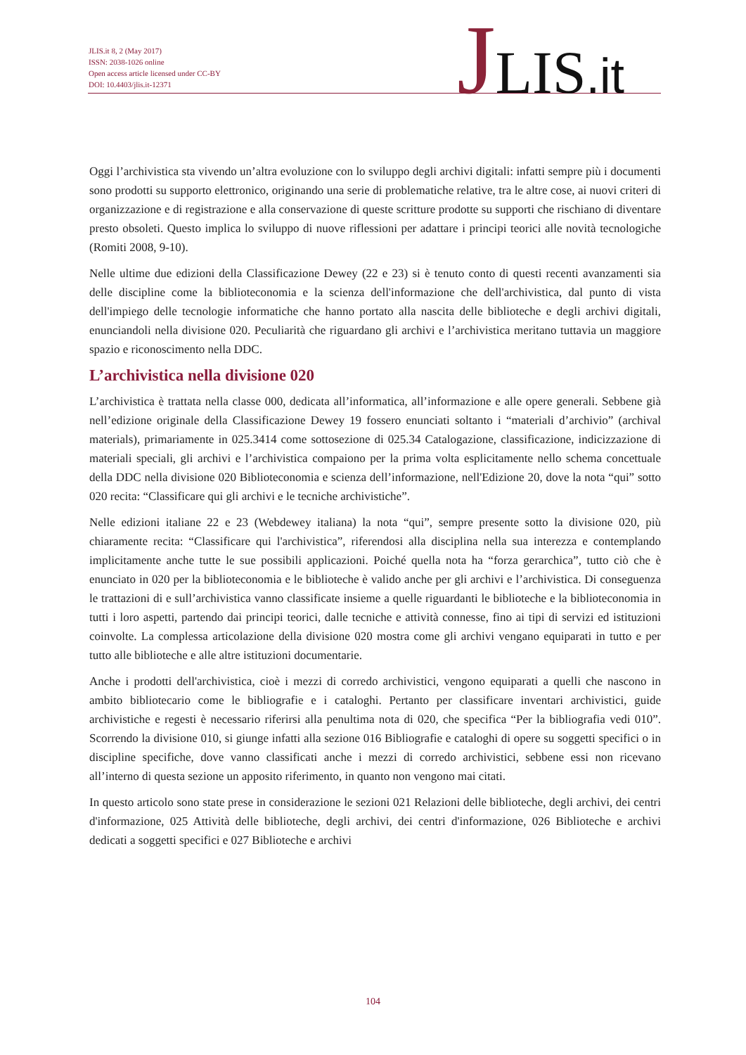JLIS.it 8, 2 (May 2017)
ISSN: 2038-1026 online
Open access article licensed under CC-BY
DOI: 10.4403/jlis.it-12371
JLIS.it
Oggi l’archivistica sta vivendo un’altra evoluzione con lo sviluppo degli archivi digitali: infatti sempre più i documenti sono prodotti su supporto elettronico, originando una serie di problematiche relative, tra le altre cose, ai nuovi criteri di organizzazione e di registrazione e alla conservazione di queste scritture prodotte su supporti che rischiano di diventare presto obsoleti. Questo implica lo sviluppo di nuove riflessioni per adattare i principi teorici alle novità tecnologiche (Romiti 2008, 9-10).
Nelle ultime due edizioni della Classificazione Dewey (22 e 23) si è tenuto conto di questi recenti avanzamenti sia delle discipline come la biblioteconomia e la scienza dell'informazione che dell'archivistica, dal punto di vista dell'impiego delle tecnologie informatiche che hanno portato alla nascita delle biblioteche e degli archivi digitali, enunciandoli nella divisione 020. Peculiarità che riguardano gli archivi e l’archivistica meritano tuttavia un maggiore spazio e riconoscimento nella DDC.
L’archivistica nella divisione 020
L’archivistica è trattata nella classe 000, dedicata all’informatica, all’informazione e alle opere generali. Sebbene già nell’edizione originale della Classificazione Dewey 19 fossero enunciati soltanto i “materiali d’archivio” (archival materials), primariamente in 025.3414 come sottosezione di 025.34 Catalogazione, classificazione, indicizzazione di materiali speciali, gli archivi e l’archivistica compaiono per la prima volta esplicitamente nello schema concettuale della DDC nella divisione 020 Biblioteconomia e scienza dell’informazione, nell'Edizione 20, dove la nota “qui” sotto 020 recita: “Classificare qui gli archivi e le tecniche archivistiche”.
Nelle edizioni italiane 22 e 23 (Webdewey italiana) la nota “qui”, sempre presente sotto la divisione 020, più chiaramente recita: “Classificare qui l'archivistica”, riferendosi alla disciplina nella sua interezza e contemplando implicitamente anche tutte le sue possibili applicazioni. Poiché quella nota ha “forza gerarchica”, tutto ciò che è enunciato in 020 per la biblioteconomia e le biblioteche è valido anche per gli archivi e l’archivistica. Di conseguenza le trattazioni di e sull’archivistica vanno classificate insieme a quelle riguardanti le biblioteche e la biblioteconomia in tutti i loro aspetti, partendo dai principi teorici, dalle tecniche e attività connesse, fino ai tipi di servizi ed istituzioni coinvolte. La complessa articolazione della divisione 020 mostra come gli archivi vengano equiparati in tutto e per tutto alle biblioteche e alle altre istituzioni documentarie.
Anche i prodotti dell'archivistica, cioè i mezzi di corredo archivistici, vengono equiparati a quelli che nascono in ambito bibliotecario come le bibliografie e i cataloghi. Pertanto per classificare inventari archivistici, guide archivistiche e regesti è necessario riferirsi alla penultima nota di 020, che specifica “Per la bibliografia vedi 010”. Scorrendo la divisione 010, si giunge infatti alla sezione 016 Bibliografie e cataloghi di opere su soggetti specifici o in discipline specifiche, dove vanno classificati anche i mezzi di corredo archivistici, sebbene essi non ricevano all’interno di questa sezione un apposito riferimento, in quanto non vengono mai citati.
In questo articolo sono state prese in considerazione le sezioni 021 Relazioni delle biblioteche, degli archivi, dei centri d'informazione, 025 Attività delle biblioteche, degli archivi, dei centri d'informazione, 026 Biblioteche e archivi dedicati a soggetti specifici e 027 Biblioteche e archivi
104